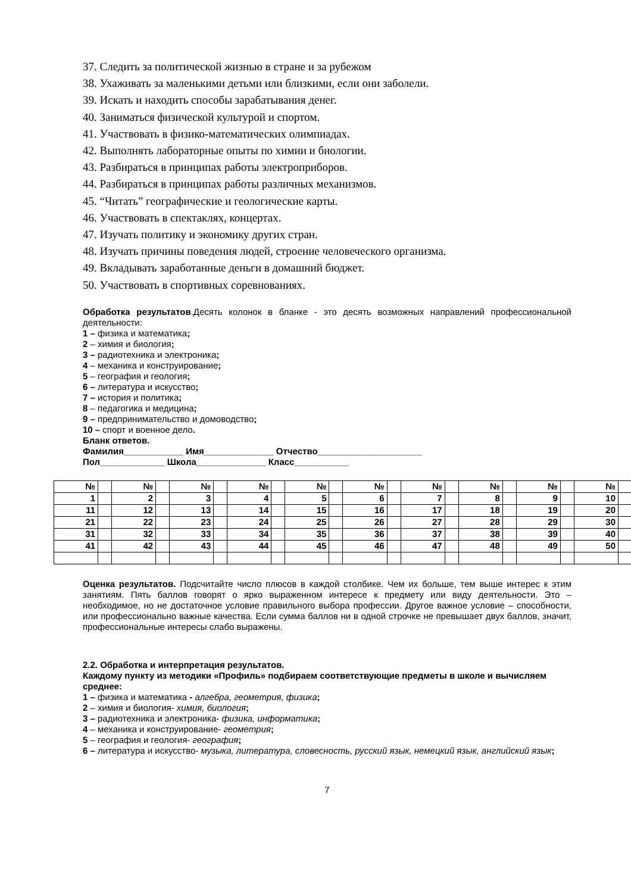37. Следить за политической жизнью в стране и за рубежом
38. Ухаживать за маленькими детьми или близкими, если они заболели.
39. Искать и находить способы зарабатывания денег.
40. Заниматься физической культурой и спортом.
41. Участвовать в физико-математических олимпиадах.
42. Выполнять лабораторные опыты по химии и биологии.
43. Разбираться в принципах работы электроприборов.
44. Разбираться в принципах работы различных механизмов.
45. “Читать” географические и геологические карты.
46. Участвовать в спектаклях, концертах.
47. Изучать политику и экономику других стран.
48. Изучать причины поведения людей, строение человеческого организма.
49. Вкладывать заработанные деньги в домашний бюджет.
50. Участвовать в спортивных соревнованиях.
Обработка результатов.Десять колонок в бланке - это десять возможных направлений профессиональной деятельности:
1 – физика и математика;
2 – химия и биология;
3 – радиотехника и электроника;
4 – механика и конструирование;
5 – география и геология;
6 – литература и искусство;
7 – история и политика;
8 – педагогика и медицина;
9 – предпринимательство и домоводство;
10 – спорт и военное дело.
Бланк ответов.
Фамилия____________ Имя______________ Отчество_____________________
Пол_____________ Школа______________ Класс___________
| № | | № | | № | | № | | № | | № | | № | | № | | № | | № | |
| 1 | | 2 | | 3 | | 4 | | 5 | | 6 | | 7 | | 8 | | 9 | | 10 | |
| 11 | | 12 | | 13 | | 14 | | 15 | | 16 | | 17 | | 18 | | 19 | | 20 | |
| 21 | | 22 | | 23 | | 24 | | 25 | | 26 | | 27 | | 28 | | 29 | | 30 | |
| 31 | | 32 | | 33 | | 34 | | 35 | | 36 | | 37 | | 38 | | 39 | | 40 | |
| 41 | | 42 | | 43 | | 44 | | 45 | | 46 | | 47 | | 48 | | 49 | | 50 | |
Оценка результатов. Подсчитайте число плюсов в каждой столбике. Чем их больше, тем выше интерес к этим занятиям. Пять баллов говорят о ярко выраженном интересе к предмету или виду деятельности. Это – необходимое, но не достаточное условие правильного выбора профессии. Другое важное условие – способности, или профессионально важные качества. Если сумма баллов ни в одной строчке не превышает двух баллов, значит, профессиональные интересы слабо выражены.
2.2. Обработка и интерпретация результатов.
Каждому пункту из методики «Профиль» подбираем соответствующие предметы в школе и вычисляем среднее:
1 – физика и математика - алгебра, геометрия, физика;
2 – химия и биология- химия, биология;
3 – радиотехника и электроника- физика, информатика;
4 – механика и конструирование- геометрия;
5 – география и геология- география;
6 – литература и искусство- музыка, литература, словесность, русский язык, немецкий язык, английский язык;
7